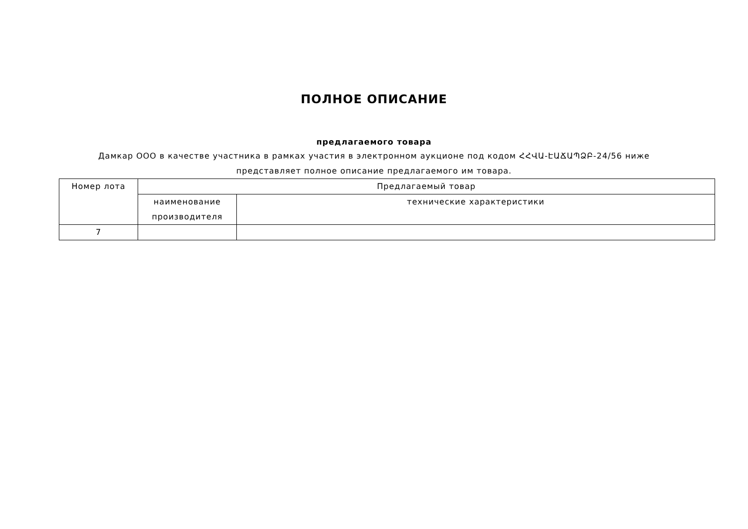ПОЛНОЕ ОПИСАНИЕ
предлагаемого товара
Дамкар ООО в качестве участника в рамках участия в электронном аукционе под кодом ՀՀՎԱ-ԷԱՃԱՊՁԲ-24/56 ниже
представляет полное описание предлагаемого им товара.
| Номер лота | Предлагаемый товар | |
| --- | --- | --- |
| | наименование производителя | технические характеристики |
| 7 | | |